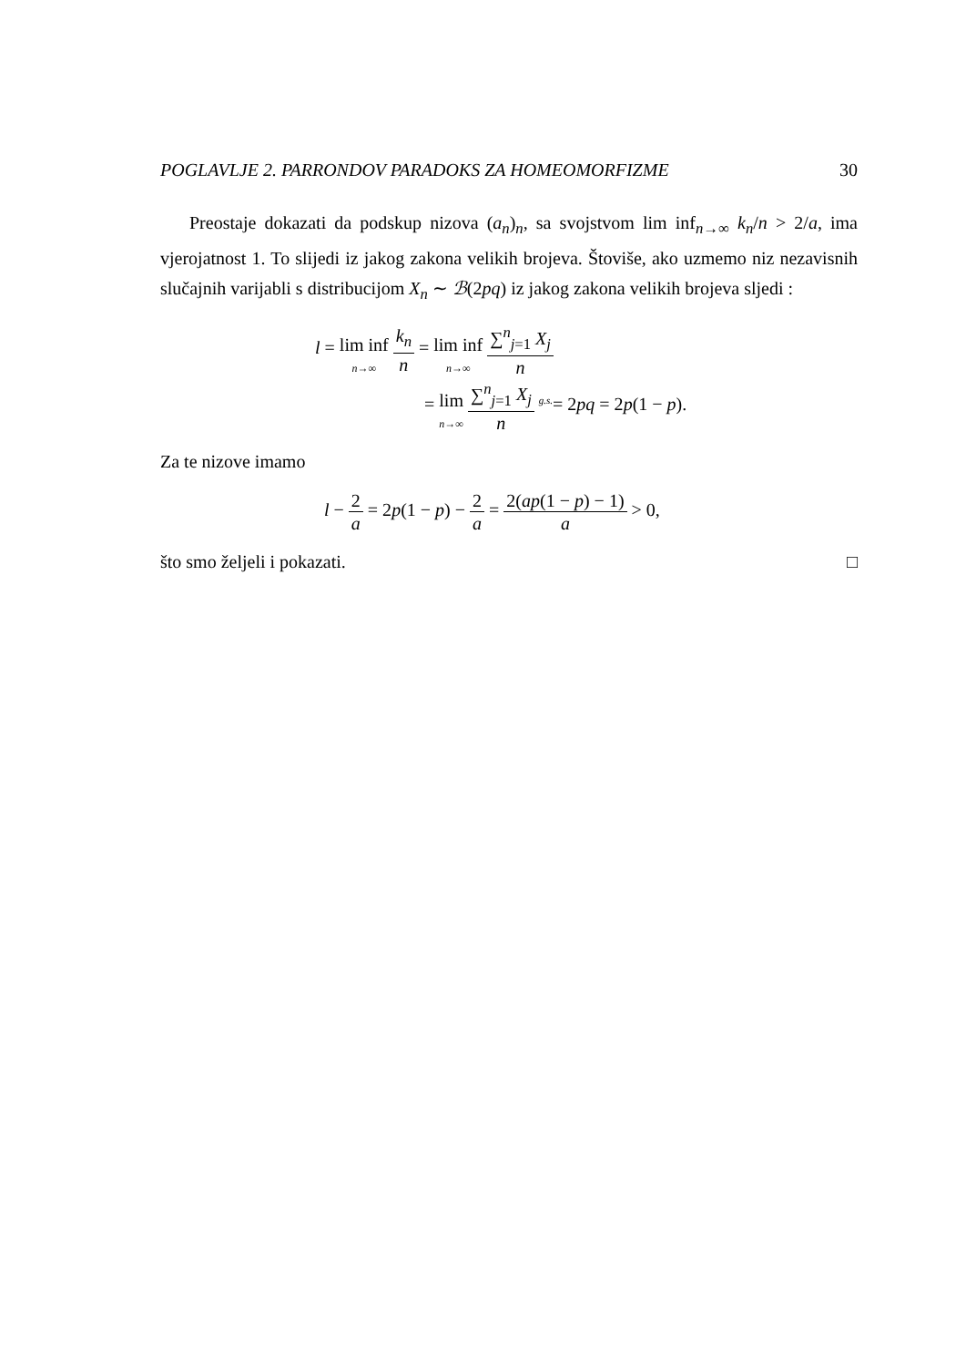POGLAVLJE 2. PARRONDOV PARADOKS ZA HOMEOMORFIZME 30
Preostaje dokazati da podskup nizova (a<sub>n</sub>)<sub>n</sub>, sa svojstvom lim inf<sub>n→∞</sub> k<sub>n</sub>/n > 2/a, ima vjerojatnost 1. To slijedi iz jakog zakona velikih brojeva. Štoviše, ako uzmemo niz nezavisnih slučajnih varijabli s distribucijom X<sub>n</sub> ∼ ℬ(2pq) iz jakog zakona velikih brojeva sljedi :
l = lim inf n→∞ k<sub>n</sub> n = lim inf n→∞ ∑<sup>n</sup><sub>j=1</sub> X<sub>j</sub> n
= lim n→∞ ∑<sup>n</sup><sub>j=1</sub> X<sub>j</sub> n <sup>g.s.</sup>= 2pq = 2p(1 − p).
Za te nizove imamo
l − 2 a = 2p(1 − p) − 2 a = 2(ap(1 − p) − 1) a > 0,
što smo željeli i pokazati. □